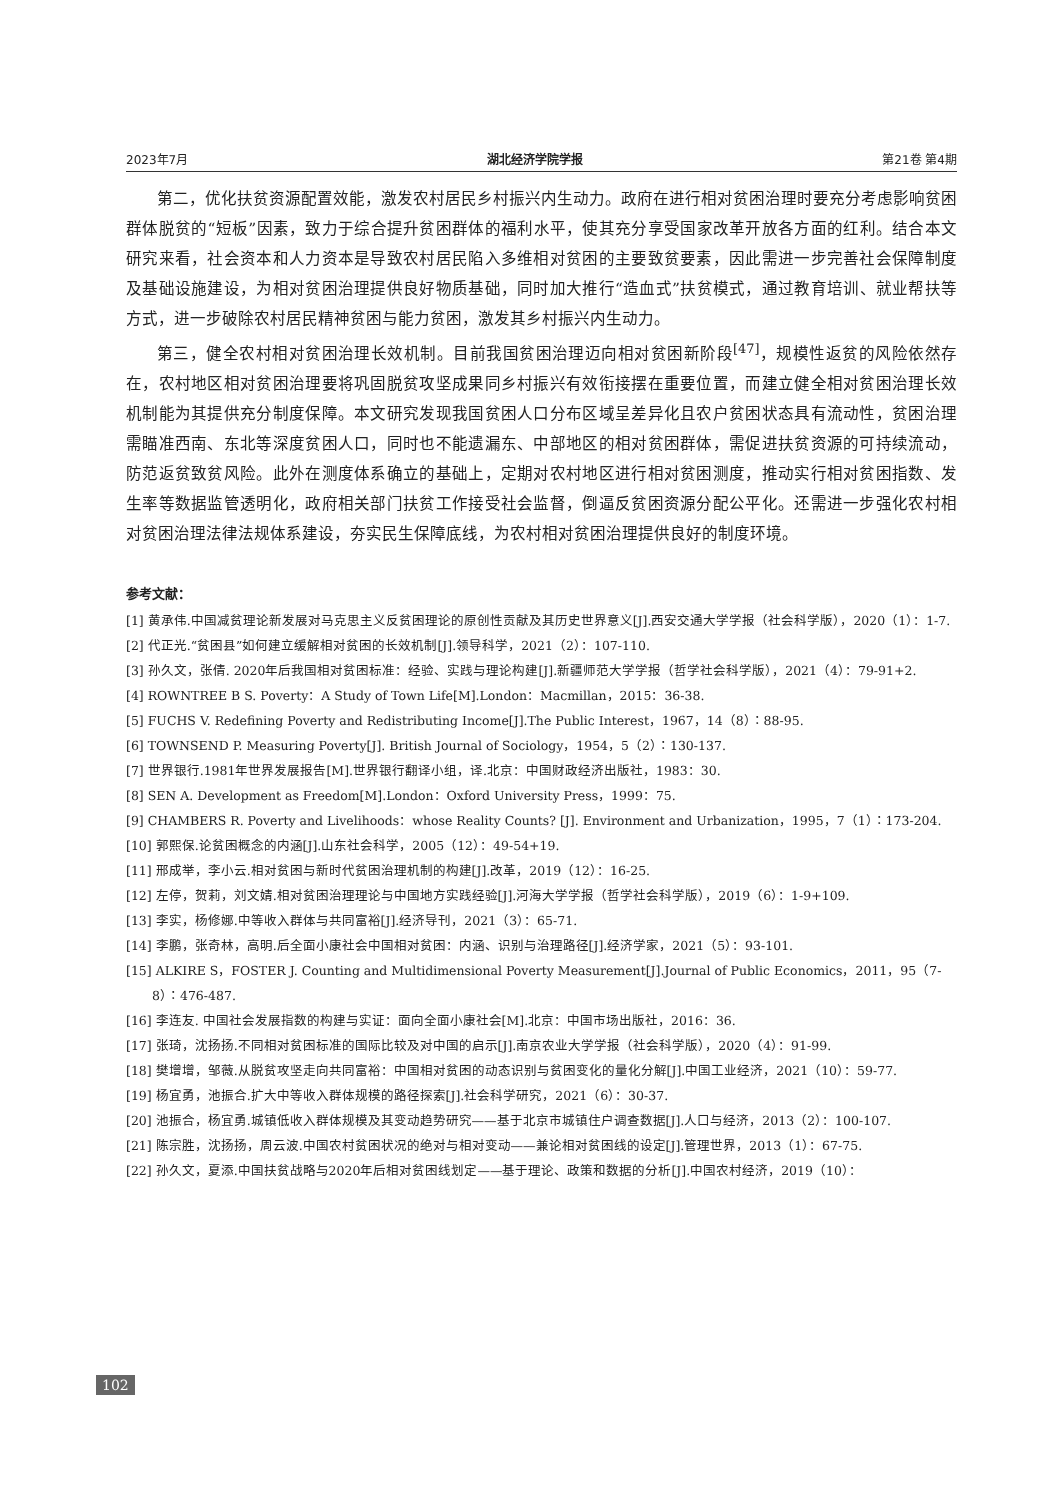2023年7月 湖北经济学院学报 第21卷 第4期
第二，优化扶贫资源配置效能，激发农村居民乡村振兴内生动力。政府在进行相对贫困治理时要充分考虑影响贫困群体脱贫的“短板”因素，致力于综合提升贫困群体的福利水平，使其充分享受国家改革开放各方面的红利。结合本文研究来看，社会资本和人力资本是导致农村居民陷入多维相对贫困的主要致贫要素，因此需进一步完善社会保障制度及基础设施建设，为相对贫困治理提供良好物质基础，同时加大推行“造血式”扶贫模式，通过教育培训、就业帮扶等方式，进一步破除农村居民精神贫困与能力贫困，激发其乡村振兴内生动力。
第三，健全农村相对贫困治理长效机制。目前我国贫困治理迈向相对贫困新阶段<sup>[47]</sup>，规模性返贫的风险依然存在，农村地区相对贫困治理要将巩固脱贫攻坚成果同乡村振兴有效衔接摆在重要位置，而建立健全相对贫困治理长效机制能为其提供充分制度保障。本文研究发现我国贫困人口分布区域呈差异化且农户贫困状态具有流动性，贫困治理需瞄准西南、东北等深度贫困人口，同时也不能遗漏东、中部地区的相对贫困群体，需促进扶贫资源的可持续流动，防范返贫致贫风险。此外在测度体系确立的基础上，定期对农村地区进行相对贫困测度，推动实行相对贫困指数、发生率等数据监管透明化，政府相关部门扶贫工作接受社会监督，倒逼反贫困资源分配公平化。还需进一步强化农村相对贫困治理法律法规体系建设，夯实民生保障底线，为农村相对贫困治理提供良好的制度环境。
参考文献：
[1] 黄承伟.中国减贫理论新发展对马克思主义反贫困理论的原创性贡献及其历史世界意义[J].西安交通大学学报（社会科学版），2020（1）：1-7.
[2] 代正光.“贫困县”如何建立缓解相对贫困的长效机制[J].领导科学，2021（2）：107-110.
[3] 孙久文，张倩. 2020年后我国相对贫困标准：经验、实践与理论构建[J].新疆师范大学学报（哲学社会科学版），2021（4）：79-91+2.
[4] ROWNTREE B S. Poverty：A Study of Town Life[M].London：Macmillan，2015：36-38.
[5] FUCHS V. Redefining Poverty and Redistributing Income[J].The Public Interest，1967，14（8）：88-95.
[6] TOWNSEND P. Measuring Poverty[J]. British Journal of Sociology，1954，5（2）：130-137.
[7] 世界银行.1981年世界发展报告[M].世界银行翻译小组，译.北京：中国财政经济出版社，1983：30.
[8] SEN A. Development as Freedom[M].London：Oxford University Press，1999：75.
[9] CHAMBERS R. Poverty and Livelihoods：whose Reality Counts? [J]. Environment and Urbanization，1995，7（1）：173-204.
[10] 郭熙保.论贫困概念的内涵[J].山东社会科学，2005（12）：49-54+19.
[11] 邢成举，李小云.相对贫困与新时代贫困治理机制的构建[J].改革，2019（12）：16-25.
[12] 左停，贺莉，刘文婧.相对贫困治理理论与中国地方实践经验[J].河海大学学报（哲学社会科学版），2019（6）：1-9+109.
[13] 李实，杨修娜.中等收入群体与共同富裕[J].经济导刊，2021（3）：65-71.
[14] 李鹏，张奇林，高明.后全面小康社会中国相对贫困：内涵、识别与治理路径[J].经济学家，2021（5）：93-101.
[15] ALKIRE S，FOSTER J. Counting and Multidimensional Poverty Measurement[J].Journal of Public Economics，2011，95（7-8）：476-487.
[16] 李连友. 中国社会发展指数的构建与实证：面向全面小康社会[M].北京：中国市场出版社，2016：36.
[17] 张琦，沈扬扬.不同相对贫困标准的国际比较及对中国的启示[J].南京农业大学学报（社会科学版），2020（4）：91-99.
[18] 樊增增，邹薇.从脱贫攻坚走向共同富裕：中国相对贫困的动态识别与贫困变化的量化分解[J].中国工业经济，2021（10）：59-77.
[19] 杨宜勇，池振合.扩大中等收入群体规模的路径探索[J].社会科学研究，2021（6）：30-37.
[20] 池振合，杨宜勇.城镇低收入群体规模及其变动趋势研究——基于北京市城镇住户调查数据[J].人口与经济，2013（2）：100-107.
[21] 陈宗胜，沈扬扬，周云波.中国农村贫困状况的绝对与相对变动——兼论相对贫困线的设定[J].管理世界，2013（1）：67-75.
[22] 孙久文，夏添.中国扶贫战略与2020年后相对贫困线划定——基于理论、政策和数据的分析[J].中国农村经济，2019（10）：
102